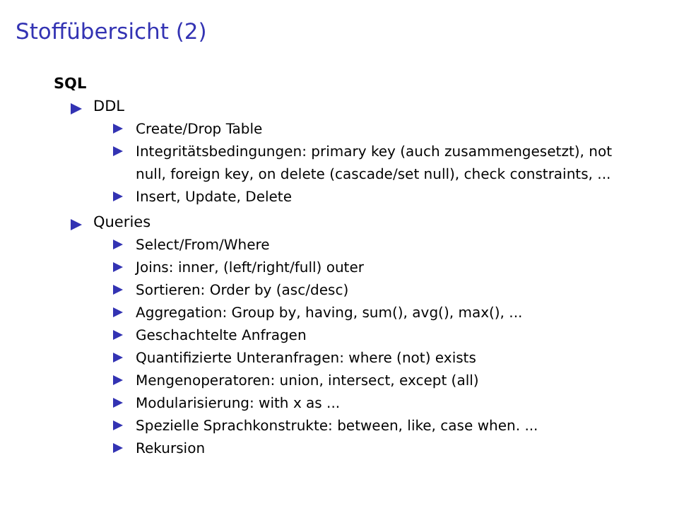Stoffübersicht (2)
SQL
DDL
Create/Drop Table
Integritätsbedingungen: primary key (auch zusammengesetzt), not null, foreign key, on delete (cascade/set null), check constraints, ...
Insert, Update, Delete
Queries
Select/From/Where
Joins: inner, (left/right/full) outer
Sortieren: Order by (asc/desc)
Aggregation: Group by, having, sum(), avg(), max(), ...
Geschachtelte Anfragen
Quantifizierte Unteranfragen: where (not) exists
Mengenoperatoren: union, intersect, except (all)
Modularisierung: with x as ...
Spezielle Sprachkonstrukte: between, like, case when. ...
Rekursion